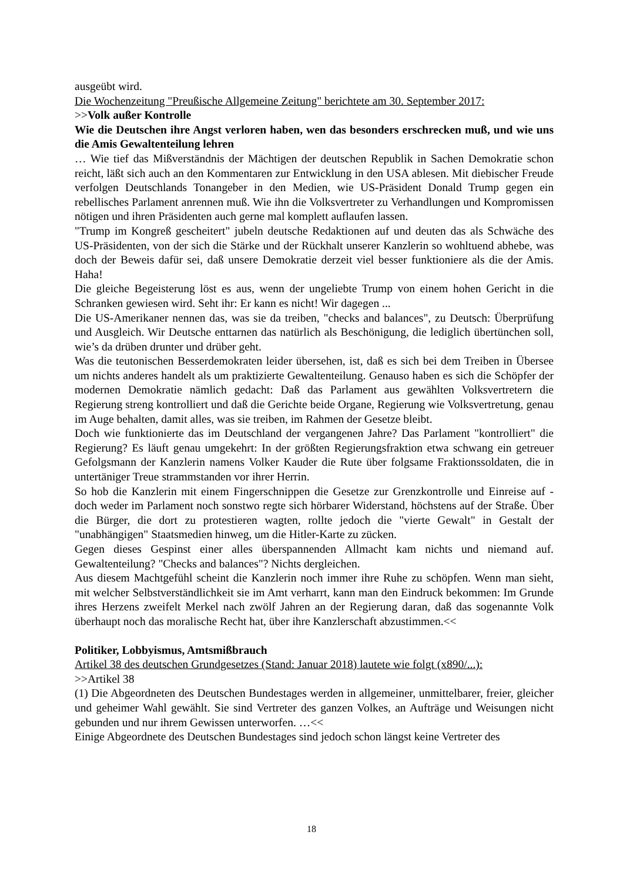ausgeübt wird.
Die Wochenzeitung "Preußische Allgemeine Zeitung" berichtete am 30. September 2017:
>>Volk außer Kontrolle
Wie die Deutschen ihre Angst verloren haben, wen das besonders erschrecken muß, und wie uns die Amis Gewaltenteilung lehren
… Wie tief das Mißverständnis der Mächtigen der deutschen Republik in Sachen Demokratie schon reicht, läßt sich auch an den Kommentaren zur Entwicklung in den USA ablesen. Mit diebischer Freude verfolgen Deutschlands Tonangeber in den Medien, wie US-Präsident Donald Trump gegen ein rebellisches Parlament anrennen muß. Wie ihn die Volksvertreter zu Verhandlungen und Kompromissen nötigen und ihren Präsidenten auch gerne mal komplett auflaufen lassen.
"Trump im Kongreß gescheitert" jubeln deutsche Redaktionen auf und deuten das als Schwäche des US-Präsidenten, von der sich die Stärke und der Rückhalt unserer Kanzlerin so wohltuend abhebe, was doch der Beweis dafür sei, daß unsere Demokratie derzeit viel besser funktioniere als die der Amis. Haha!
Die gleiche Begeisterung löst es aus, wenn der ungeliebte Trump von einem hohen Gericht in die Schranken gewiesen wird. Seht ihr: Er kann es nicht! Wir dagegen ...
Die US-Amerikaner nennen das, was sie da treiben, "checks and balances", zu Deutsch: Überprüfung und Ausgleich. Wir Deutsche enttarnen das natürlich als Beschönigung, die lediglich übertünchen soll, wie’s da drüben drunter und drüber geht.
Was die teutonischen Besserdemokraten leider übersehen, ist, daß es sich bei dem Treiben in Übersee um nichts anderes handelt als um praktizierte Gewaltenteilung. Genauso haben es sich die Schöpfer der modernen Demokratie nämlich gedacht: Daß das Parlament aus gewählten Volksvertretern die Regierung streng kontrolliert und daß die Gerichte beide Organe, Regierung wie Volksvertretung, genau im Auge behalten, damit alles, was sie treiben, im Rahmen der Gesetze bleibt.
Doch wie funktionierte das im Deutschland der vergangenen Jahre? Das Parlament "kontrolliert" die Regierung? Es läuft genau umgekehrt: In der größten Regierungsfraktion etwa schwang ein getreuer Gefolgsmann der Kanzlerin namens Volker Kauder die Rute über folgsame Fraktionssoldaten, die in untertäniger Treue strammstanden vor ihrer Herrin.
So hob die Kanzlerin mit einem Fingerschnippen die Gesetze zur Grenzkontrolle und Einreise auf - doch weder im Parlament noch sonstwo regte sich hörbarer Widerstand, höchstens auf der Straße. Über die Bürger, die dort zu protestieren wagten, rollte jedoch die "vierte Gewalt" in Gestalt der "unabhängigen" Staatsmedien hinweg, um die Hitler-Karte zu zücken.
Gegen dieses Gespinst einer alles überspannenden Allmacht kam nichts und niemand auf. Gewaltenteilung? "Checks and balances"? Nichts dergleichen.
Aus diesem Machtgefühl scheint die Kanzlerin noch immer ihre Ruhe zu schöpfen. Wenn man sieht, mit welcher Selbstverständlichkeit sie im Amt verharrt, kann man den Eindruck bekommen: Im Grunde ihres Herzens zweifelt Merkel nach zwölf Jahren an der Regierung daran, daß das sogenannte Volk überhaupt noch das moralische Recht hat, über ihre Kanzlerschaft abzustimmen.<<
Politiker, Lobbyismus, Amtsmißbrauch
Artikel 38 des deutschen Grundgesetzes (Stand: Januar 2018) lautete wie folgt (x890/...):
>>Artikel 38
(1) Die Abgeordneten des Deutschen Bundestages werden in allgemeiner, unmittelbarer, freier, gleicher und geheimer Wahl gewählt. Sie sind Vertreter des ganzen Volkes, an Aufträge und Weisungen nicht gebunden und nur ihrem Gewissen unterworfen. …<<
Einige Abgeordnete des Deutschen Bundestages sind jedoch schon längst keine Vertreter des
18